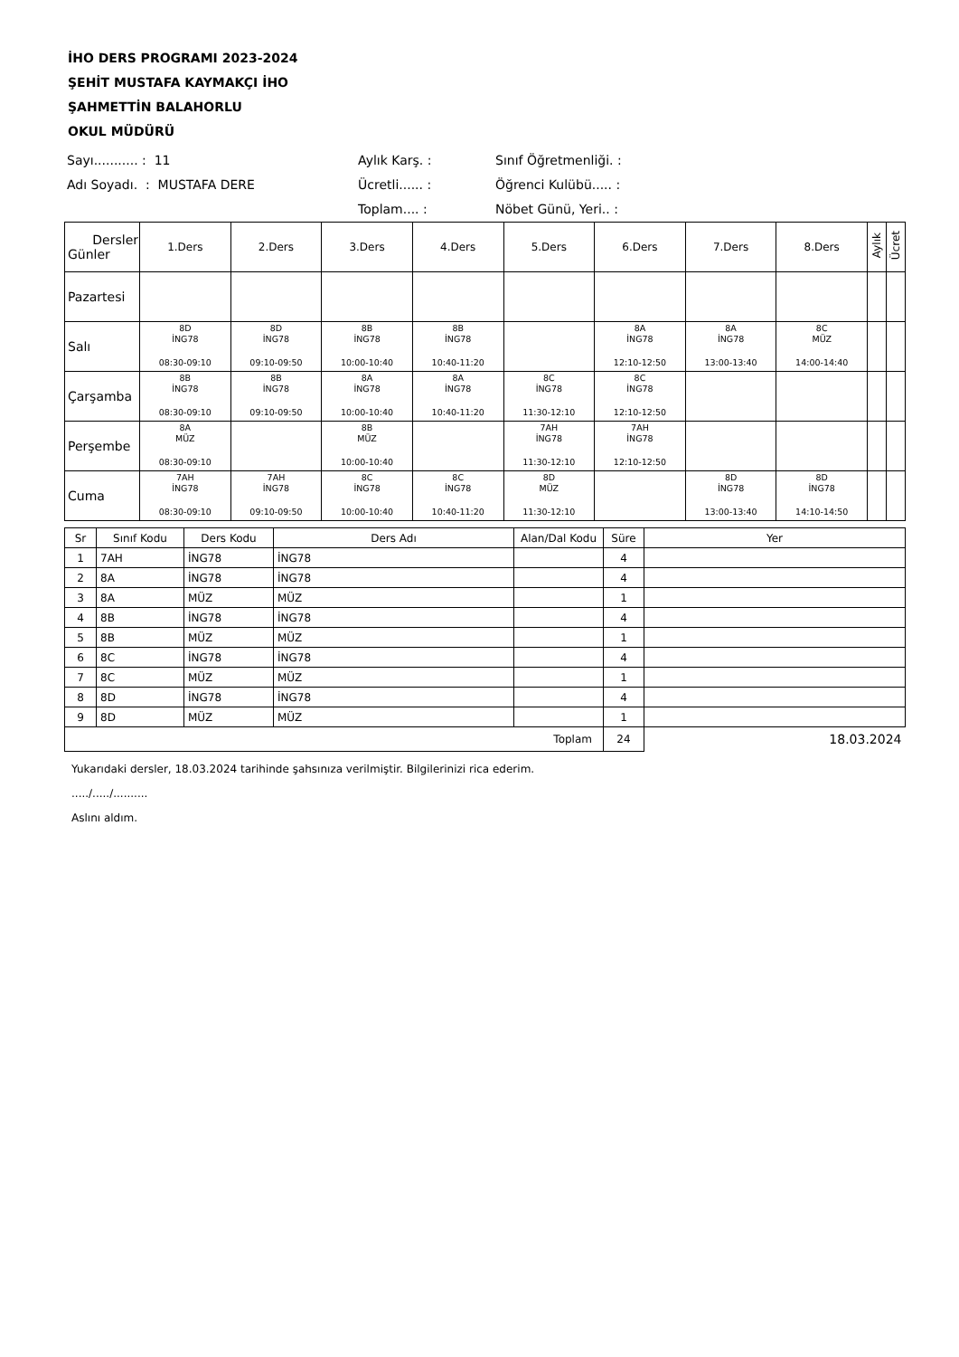İHO DERS PROGRAMI 2023-2024
ŞEHİT MUSTAFA KAYMAKÇI İHO
ŞAHMETTİN BALAHORLU
OKUL MÜDÜRÜ
Sayı........... : 11
Aylık Karş. :
Sınıf Öğretmenliği. :
Adı Soyadı. : MUSTAFA DERE
Ücretli...... :
Öğrenci Kulübü..... :
Toplam.... :
Nöbet Günü, Yeri.. :
| Dersler Günler | 1.Ders | 2.Ders | 3.Ders | 4.Ders | 5.Ders | 6.Ders | 7.Ders | 8.Ders | Aylık | Ücret |
| --- | --- | --- | --- | --- | --- | --- | --- | --- | --- | --- |
| Pazartesi | | | | | | | | | | |
| Salı | 8D İNG78 08:30-09:10 | 8D İNG78 09:10-09:50 | 8B İNG78 10:00-10:40 | 8B İNG78 10:40-11:20 | | 8A İNG78 12:10-12:50 | 8A İNG78 13:00-13:40 | 8C MÜZ 14:00-14:40 | | |
| Çarşamba | 8B İNG78 08:30-09:10 | 8B İNG78 09:10-09:50 | 8A İNG78 10:00-10:40 | 8A İNG78 10:40-11:20 | 8C İNG78 11:30-12:10 | 8C İNG78 12:10-12:50 | | | | |
| Perşembe | 8A MÜZ 08:30-09:10 | | 8B MÜZ 10:00-10:40 | | 7AH İNG78 11:30-12:10 | 7AH İNG78 12:10-12:50 | | | | |
| Cuma | 7AH İNG78 08:30-09:10 | 7AH İNG78 09:10-09:50 | 8C İNG78 10:00-10:40 | 8C İNG78 10:40-11:20 | 8D MÜZ 11:30-12:10 | | 8D İNG78 13:00-13:40 | 8D İNG78 14:10-14:50 | | |
| Sr | Sınıf Kodu | Ders Kodu | Ders Adı | Alan/Dal Kodu | Süre | Yer |
| --- | --- | --- | --- | --- | --- | --- |
| 1 | 7AH | İNG78 | İNG78 | | 4 | |
| 2 | 8A | İNG78 | İNG78 | | 4 | |
| 3 | 8A | MÜZ | MÜZ | | 1 | |
| 4 | 8B | İNG78 | İNG78 | | 4 | |
| 5 | 8B | MÜZ | MÜZ | | 1 | |
| 6 | 8C | İNG78 | İNG78 | | 4 | |
| 7 | 8C | MÜZ | MÜZ | | 1 | |
| 8 | 8D | İNG78 | İNG78 | | 4 | |
| 9 | 8D | MÜZ | MÜZ | | 1 | |
| Toplam | | | | | 24 | 18.03.2024 |
Yukarıdaki dersler, 18.03.2024 tarihinde şahsınıza verilmiştir. Bilgilerinizi rica ederim.
...../...../..........
Aslını aldım.